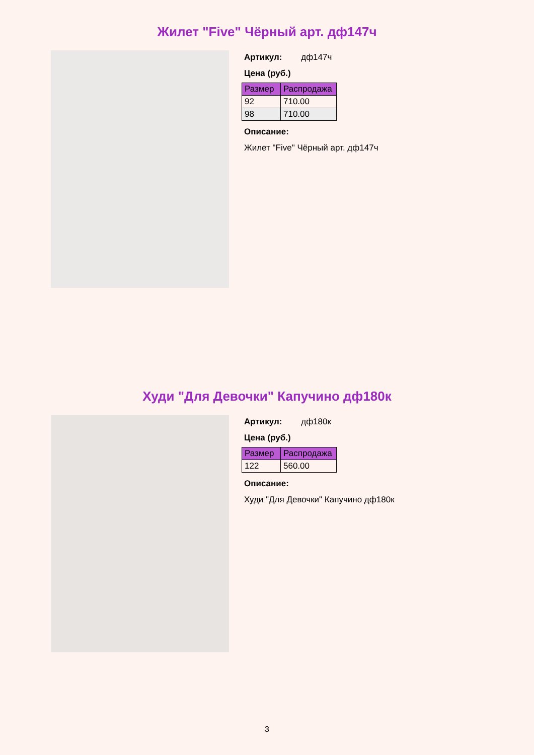Жилет "Five" Чёрный арт. дф147ч
Артикул: дф147ч
Цена (руб.)
| Размер | Распродажа |
| --- | --- |
| 92 | 710.00 |
| 98 | 710.00 |
Описание:
Жилет "Five" Чёрный арт. дф147ч
Худи "Для Девочки" Капучино дф180к
Артикул: дф180к
Цена (руб.)
| Размер | Распродажа |
| --- | --- |
| 122 | 560.00 |
Описание:
Худи "Для Девочки" Капучино дф180к
3